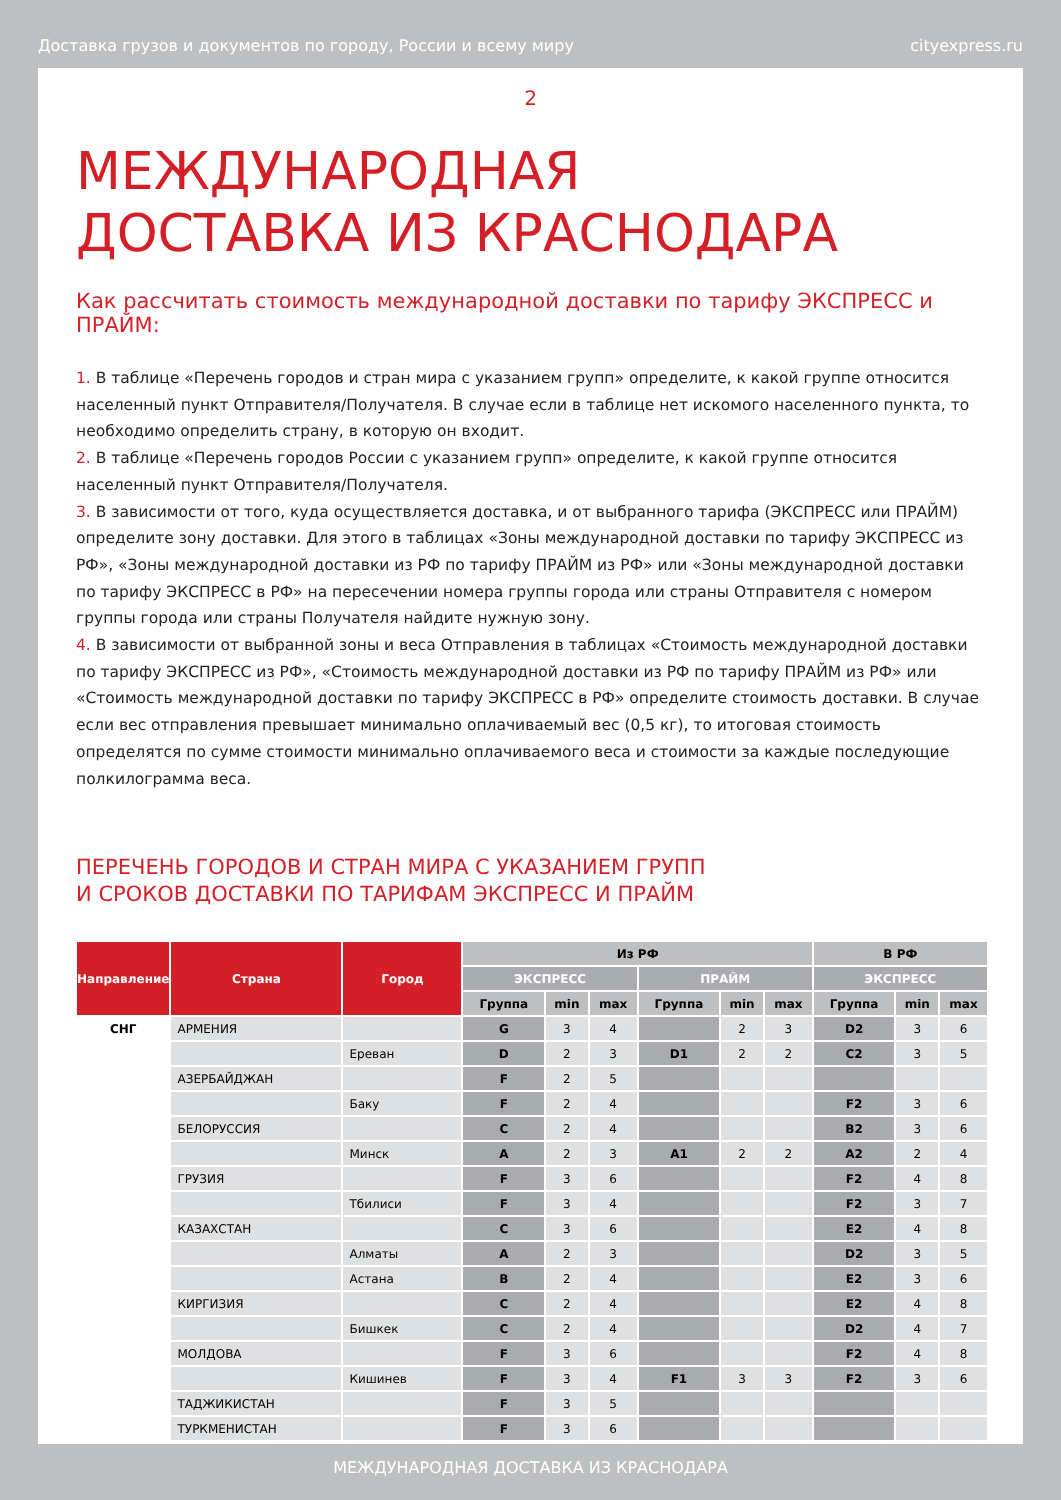Доставка грузов и документов по городу, России и всему миру cityexpress.ru
2
МЕЖДУНАРОДНАЯ
ДОСТАВКА ИЗ КРАСНОДАРА
Как рассчитать стоимость международной доставки по тарифу ЭКСПРЕСС и ПРАЙМ:
1. В таблице «Перечень городов и стран мира с указанием групп» определите, к какой группе относится населенный пункт Отправителя/Получателя. В случае если в таблице нет искомого населенного пункта, то необходимо определить страну, в которую он входит.
2. В таблице «Перечень городов России с указанием групп» определите, к какой группе относится населенный пункт Отправителя/Получателя.
3. В зависимости от того, куда осуществляется доставка, и от выбранного тарифа (ЭКСПРЕСС или ПРАЙМ) определите зону доставки. Для этого в таблицах «Зоны международной доставки по тарифу ЭКСПРЕСС из РФ», «Зоны международной доставки из РФ по тарифу ПРАЙМ из РФ» или «Зоны международной доставки по тарифу ЭКСПРЕСС в РФ» на пересечении номера группы города или страны Отправителя с номером группы города или страны Получателя найдите нужную зону.
4. В зависимости от выбранной зоны и веса Отправления в таблицах «Стоимость международной доставки по тарифу ЭКСПРЕСС из РФ», «Стоимость международной доставки из РФ по тарифу ПРАЙМ из РФ» или «Стоимость международной доставки по тарифу ЭКСПРЕСС в РФ» определите стоимость доставки. В случае если вес отправления превышает минимально оплачиваемый вес (0,5 кг), то итоговая стоимость определятся по сумме стоимости минимально оплачиваемого веса и стоимости за каждые последующие полкилограмма веса.
ПЕРЕЧЕНЬ ГОРОДОВ И СТРАН МИРА С УКАЗАНИЕМ ГРУПП
И СРОКОВ ДОСТАВКИ ПО ТАРИФАМ ЭКСПРЕСС И ПРАЙМ
| Направление | Страна | Город | Из РФ | | | | | | В РФ | | |
| --- | --- | --- | --- | --- | --- | --- | --- | --- | --- | --- | --- |
| | | | ЭКСПРЕСС | | | ПРАЙМ | | | ЭКСПРЕСС | | |
| | | | Группа | min | max | Группа | min | max | Группа | min | max |
| СНГ | АРМЕНИЯ | | G | 3 | 4 | | 2 | 3 | D2 | 3 | 6 |
| | | Ереван | D | 2 | 3 | D1 | 2 | 2 | C2 | 3 | 5 |
| | АЗЕРБАЙДЖАН | | F | 2 | 5 | | | | | | |
| | | Баку | F | 2 | 4 | | | | F2 | 3 | 6 |
| | БЕЛОРУССИЯ | | C | 2 | 4 | | | | B2 | 3 | 6 |
| | | Минск | A | 2 | 3 | A1 | 2 | 2 | A2 | 2 | 4 |
| | ГРУЗИЯ | | F | 3 | 6 | | | | F2 | 4 | 8 |
| | | Тбилиси | F | 3 | 4 | | | | F2 | 3 | 7 |
| | КАЗАХСТАН | | C | 3 | 6 | | | | E2 | 4 | 8 |
| | | Алматы | A | 2 | 3 | | | | D2 | 3 | 5 |
| | | Астана | B | 2 | 4 | | | | E2 | 3 | 6 |
| | КИРГИЗИЯ | | C | 2 | 4 | | | | E2 | 4 | 8 |
| | | Бишкек | C | 2 | 4 | | | | D2 | 4 | 7 |
| | МОЛДОВА | | F | 3 | 6 | | | | F2 | 4 | 8 |
| | | Кишинев | F | 3 | 4 | F1 | 3 | 3 | F2 | 3 | 6 |
| | ТАДЖИКИСТАН | | F | 3 | 5 | | | | | | |
| | ТУРКМЕНИСТАН | | F | 3 | 6 | | | | | | |
МЕЖДУНАРОДНАЯ ДОСТАВКА ИЗ КРАСНОДАРА